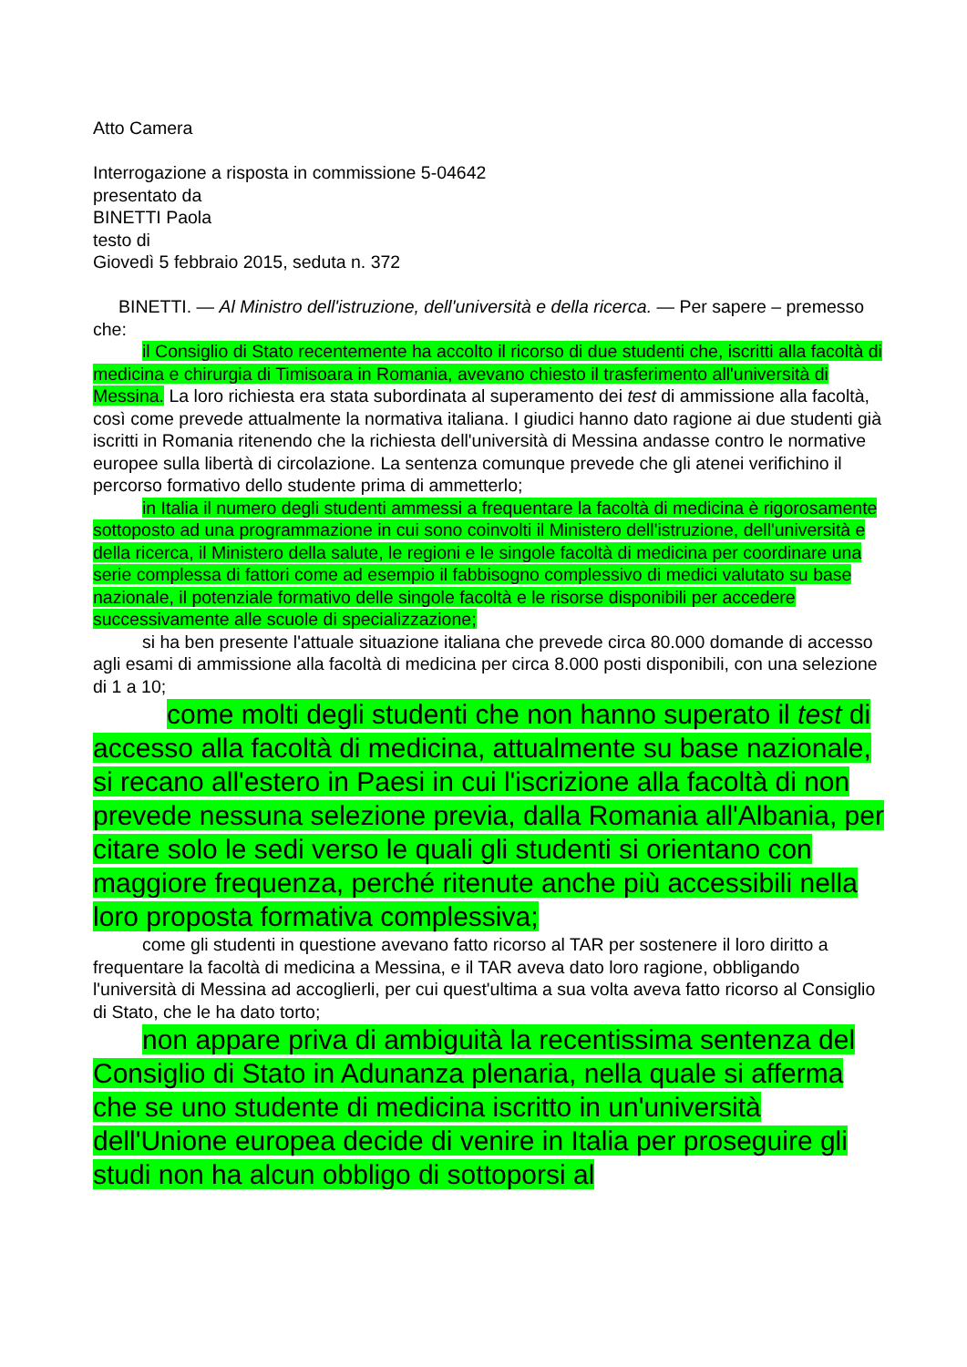Atto Camera
Interrogazione a risposta in commissione 5-04642
presentato da
BINETTI Paola
testo di
Giovedì 5 febbraio 2015, seduta n. 372
BINETTI. — Al Ministro dell'istruzione, dell'università e della ricerca. — Per sapere – premesso che:
il Consiglio di Stato recentemente ha accolto il ricorso di due studenti che, iscritti alla facoltà di medicina e chirurgia di Timisoara in Romania, avevano chiesto il trasferimento all'università di Messina. La loro richiesta era stata subordinata al superamento dei test di ammissione alla facoltà, così come prevede attualmente la normativa italiana. I giudici hanno dato ragione ai due studenti già iscritti in Romania ritenendo che la richiesta dell'università di Messina andasse contro le normative europee sulla libertà di circolazione. La sentenza comunque prevede che gli atenei verifichino il percorso formativo dello studente prima di ammetterlo;
in Italia il numero degli studenti ammessi a frequentare la facoltà di medicina è rigorosamente sottoposto ad una programmazione in cui sono coinvolti il Ministero dell'istruzione, dell'università e della ricerca, il Ministero della salute, le regioni e le singole facoltà di medicina per coordinare una serie complessa di fattori come ad esempio il fabbisogno complessivo di medici valutato su base nazionale, il potenziale formativo delle singole facoltà e le risorse disponibili per accedere successivamente alle scuole di specializzazione;
si ha ben presente l'attuale situazione italiana che prevede circa 80.000 domande di accesso agli esami di ammissione alla facoltà di medicina per circa 8.000 posti disponibili, con una selezione di 1 a 10;
come molti degli studenti che non hanno superato il test di accesso alla facoltà di medicina, attualmente su base nazionale, si recano all'estero in Paesi in cui l'iscrizione alla facoltà di non prevede nessuna selezione previa, dalla Romania all'Albania, per citare solo le sedi verso le quali gli studenti si orientano con maggiore frequenza, perché ritenute anche più accessibili nella loro proposta formativa complessiva;
come gli studenti in questione avevano fatto ricorso al TAR per sostenere il loro diritto a frequentare la facoltà di medicina a Messina, e il TAR aveva dato loro ragione, obbligando l'università di Messina ad accoglierli, per cui quest'ultima a sua volta aveva fatto ricorso al Consiglio di Stato, che le ha dato torto;
non appare priva di ambiguità la recentissima sentenza del Consiglio di Stato in Adunanza plenaria, nella quale si afferma che se uno studente di medicina iscritto in un'università dell'Unione europea decide di venire in Italia per proseguire gli studi non ha alcun obbligo di sottoporsi al